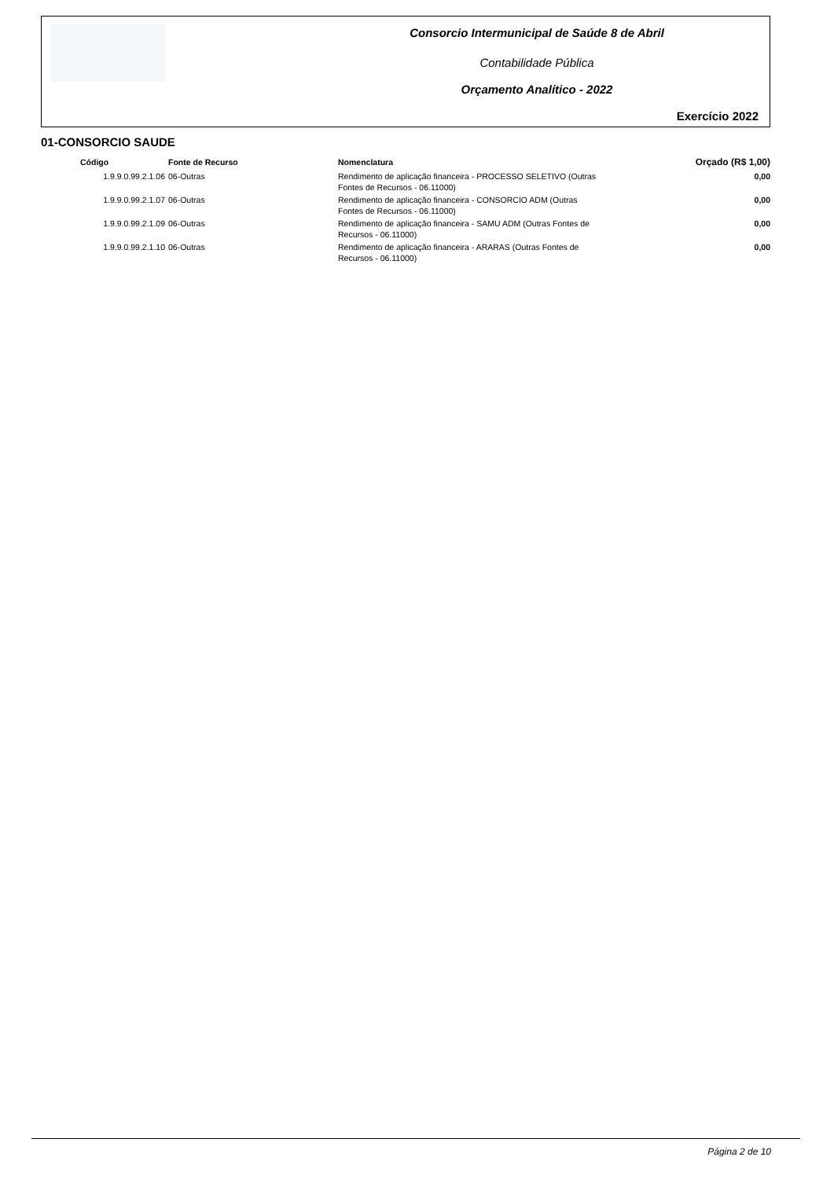Consorcio Intermunicipal de Saúde 8 de Abril
Contabilidade Pública
Orçamento Analítico - 2022
Exercício 2022
01-CONSORCIO SAUDE
| Código | Fonte de Recurso | Nomenclatura | Orçado (R$ 1,00) |
| --- | --- | --- | --- |
| 1.9.9.0.99.2.1.06 | 06-Outras | Rendimento de aplicação financeira - PROCESSO SELETIVO (Outras Fontes de Recursos - 06.11000) | 0,00 |
| 1.9.9.0.99.2.1.07 | 06-Outras | Rendimento de aplicação financeira - CONSORCIO ADM (Outras Fontes de Recursos - 06.11000) | 0,00 |
| 1.9.9.0.99.2.1.09 | 06-Outras | Rendimento de aplicação financeira - SAMU ADM (Outras Fontes de Recursos - 06.11000) | 0,00 |
| 1.9.9.0.99.2.1.10 | 06-Outras | Rendimento de aplicação financeira - ARARAS (Outras Fontes de Recursos - 06.11000) | 0,00 |
Página 2 de 10